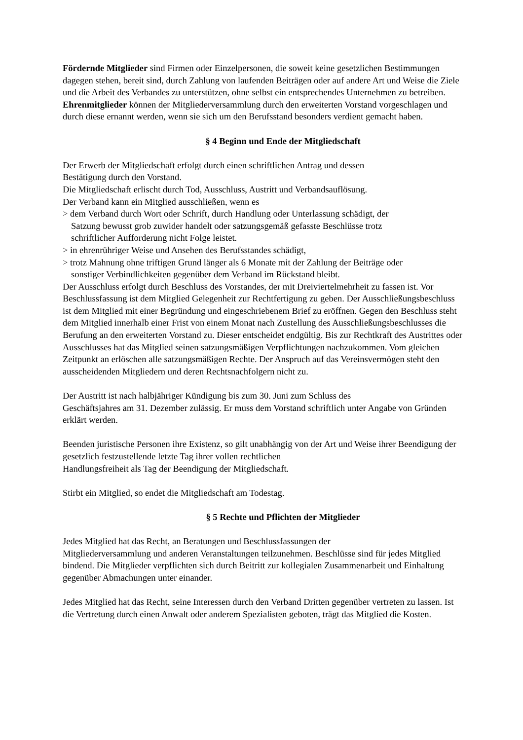Fördernde Mitglieder sind Firmen oder Einzelpersonen, die soweit keine gesetzlichen Bestimmungen dagegen stehen, bereit sind, durch Zahlung von laufenden Beiträgen oder auf andere Art und Weise die Ziele und die Arbeit des Verbandes zu unterstützen, ohne selbst ein entsprechendes Unternehmen zu betreiben.
Ehrenmitglieder können der Mitgliederversammlung durch den erweiterten Vorstand vorgeschlagen und durch diese ernannt werden, wenn sie sich um den Berufsstand besonders verdient gemacht haben.
§ 4 Beginn und Ende der Mitgliedschaft
Der Erwerb der Mitgliedschaft erfolgt durch einen schriftlichen Antrag und dessen
Bestätigung durch den Vorstand.
Die Mitgliedschaft erlischt durch Tod, Ausschluss, Austritt und Verbandsauflösung.
Der Verband kann ein Mitglied ausschließen, wenn es
> dem Verband durch Wort oder Schrift, durch Handlung oder Unterlassung schädigt, der
Satzung bewusst grob zuwider handelt oder satzungsgemäß gefasste Beschlüsse trotz
schriftlicher Aufforderung nicht Folge leistet.
> in ehrenrühriger Weise und Ansehen des Berufsstandes schädigt,
> trotz Mahnung ohne triftigen Grund länger als 6 Monate mit der Zahlung der Beiträge oder
sonstiger Verbindlichkeiten gegenüber dem Verband im Rückstand bleibt.
Der Ausschluss erfolgt durch Beschluss des Vorstandes, der mit Dreiviertelmehrheit zu fassen ist. Vor Beschlussfassung ist dem Mitglied Gelegenheit zur Rechtfertigung zu geben. Der Ausschließungsbeschluss ist dem Mitglied mit einer Begründung und eingeschriebenem Brief zu eröffnen. Gegen den Beschluss steht dem Mitglied innerhalb einer Frist von einem Monat nach Zustellung des Ausschließungsbeschlusses die Berufung an den erweiterten Vorstand zu. Dieser entscheidet endgültig. Bis zur Rechtkraft des Austrittes oder Ausschlusses hat das Mitglied seinen satzungsmäßigen Verpflichtungen nachzukommen. Vom gleichen Zeitpunkt an erlöschen alle satzungsmäßigen Rechte. Der Anspruch auf das Vereinsvermögen steht den ausscheidenden Mitgliedern und deren Rechtsnachfolgern nicht zu.
Der Austritt ist nach halbjähriger Kündigung bis zum 30. Juni zum Schluss des
Geschäftsjahres am 31. Dezember zulässig. Er muss dem Vorstand schriftlich unter Angabe von Gründen erklärt werden.
Beenden juristische Personen ihre Existenz, so gilt unabhängig von der Art und Weise ihrer Beendigung der gesetzlich festzustellende letzte Tag ihrer vollen rechtlichen
Handlungsfreiheit als Tag der Beendigung der Mitgliedschaft.
Stirbt ein Mitglied, so endet die Mitgliedschaft am Todestag.
§ 5 Rechte und Pflichten der Mitglieder
Jedes Mitglied hat das Recht, an Beratungen und Beschlussfassungen der
Mitgliederversammlung und anderen Veranstaltungen teilzunehmen. Beschlüsse sind für jedes Mitglied bindend. Die Mitglieder verpflichten sich durch Beitritt zur kollegialen Zusammenarbeit und Einhaltung gegenüber Abmachungen unter einander.
Jedes Mitglied hat das Recht, seine Interessen durch den Verband Dritten gegenüber vertreten zu lassen. Ist die Vertretung durch einen Anwalt oder anderem Spezialisten geboten, trägt das Mitglied die Kosten.